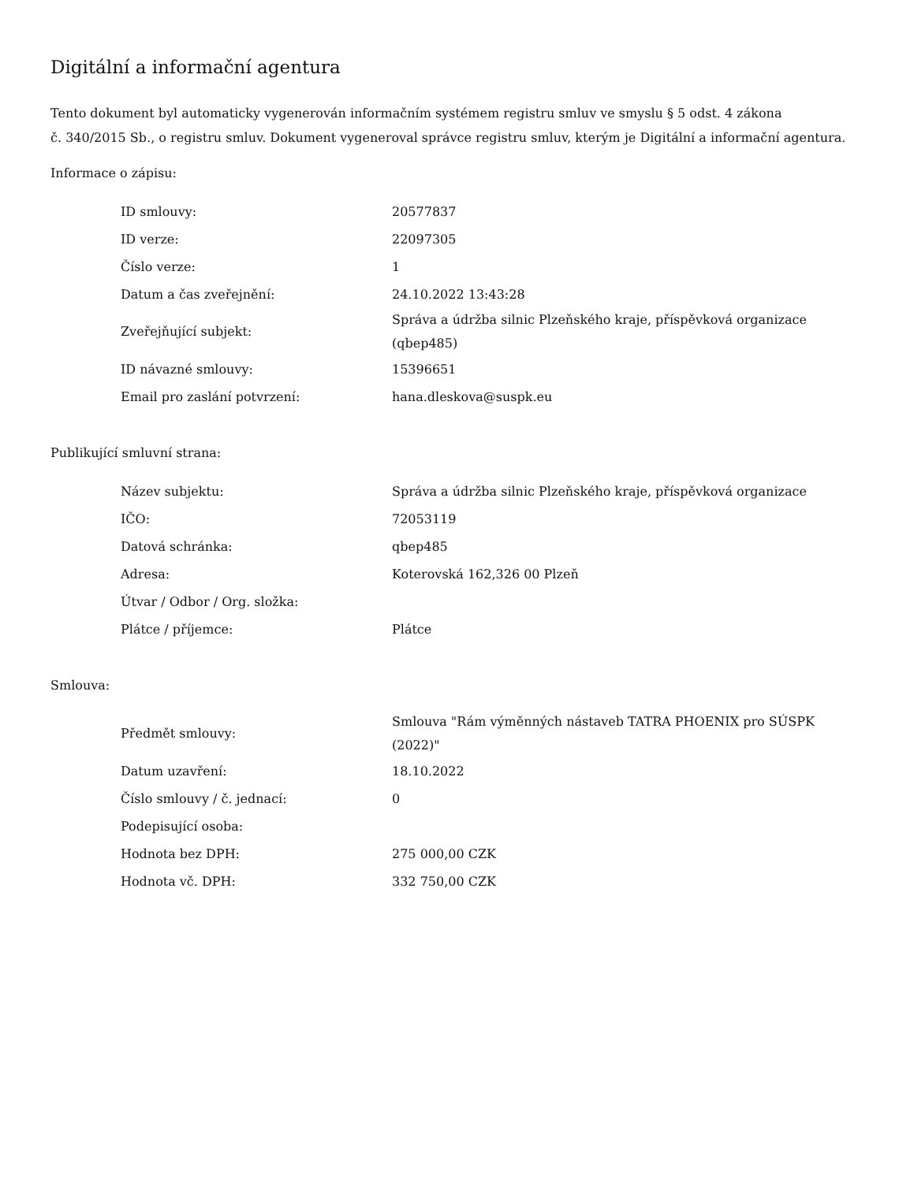Digitální a informační agentura
Tento dokument byl automaticky vygenerován informačním systémem registru smluv ve smyslu § 5 odst. 4 zákona
č. 340/2015 Sb., o registru smluv. Dokument vygeneroval správce registru smluv, kterým je Digitální a informační agentura.
Informace o zápisu:
| ID smlouvy: | 20577837 |
| ID verze: | 22097305 |
| Číslo verze: | 1 |
| Datum a čas zveřejnění: | 24.10.2022 13:43:28 |
| Zveřejňující subjekt: | Správa a údržba silnic Plzeňského kraje, příspěvková organizace (qbep485) |
| ID návazné smlouvy: | 15396651 |
| Email pro zaslání potvrzení: | hana.dleskova@suspk.eu |
Publikující smluvní strana:
| Název subjektu: | Správa a údržba silnic Plzeňského kraje, příspěvková organizace |
| IČO: | 72053119 |
| Datová schránka: | qbep485 |
| Adresa: | Koterovská 162,326 00 Plzeň |
| Útvar / Odbor / Org. složka: | |
| Plátce / příjemce: | Plátce |
Smlouva:
| Předmět smlouvy: | Smlouva "Rám výměnných nástaveb TATRA PHOENIX pro SÚSPK (2022)" |
| Datum uzavření: | 18.10.2022 |
| Číslo smlouvy / č. jednací: | 0 |
| Podepisující osoba: | |
| Hodnota bez DPH: | 275 000,00 CZK |
| Hodnota vč. DPH: | 332 750,00 CZK |